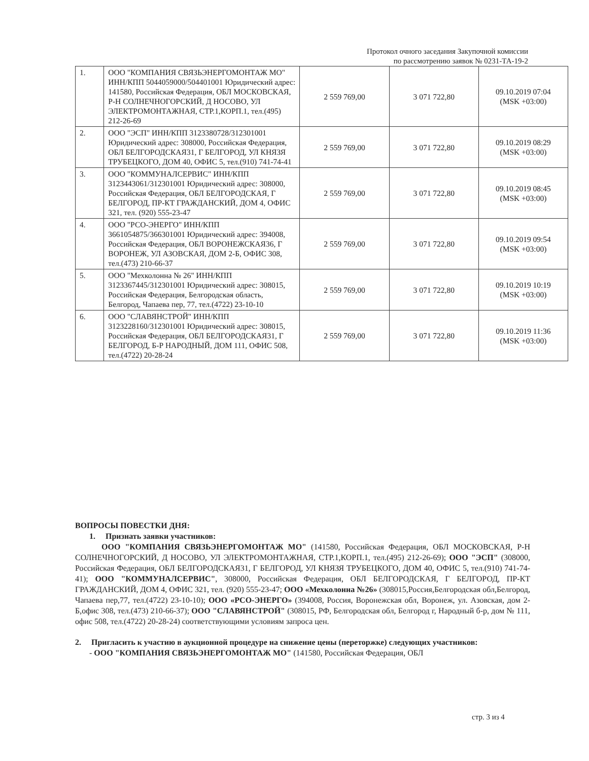Протокол очного заседания Закупочной комиссии
по рассмотрению заявок № 0231-ТА-19-2
| 1. | ООО "КОМПАНИЯ СВЯЗЬЭНЕРГОМОНТАЖ МО" ИНН/КПП 5044059000/504401001 Юридический адрес: 141580, Российская Федерация, ОБЛ МОСКОВСКАЯ, Р-Н СОЛНЕЧНОГОРСКИЙ, Д НОСОВО, УЛ ЭЛЕКТРОМОНТАЖНАЯ, СТР.1,КОРП.1, тел.(495) 212-26-69 | 2 559 769,00 | 3 071 722,80 | 09.10.2019 07:04 (MSK +03:00) |
| 2. | ООО "ЭСП" ИНН/КПП 3123380728/312301001 Юридический адрес: 308000, Российская Федерация, ОБЛ БЕЛГОРОДСКАЯ31, Г БЕЛГОРОД, УЛ КНЯЗЯ ТРУБЕЦКОГО, ДОМ 40, ОФИС 5, тел.(910) 741-74-41 | 2 559 769,00 | 3 071 722,80 | 09.10.2019 08:29 (MSK +03:00) |
| 3. | ООО "КОММУНАЛСЕРВИС" ИНН/КПП 3123443061/312301001 Юридический адрес: 308000, Российская Федерация, ОБЛ БЕЛГОРОДСКАЯ, Г БЕЛГОРОД, ПР-КТ ГРАЖДАНСКИЙ, ДОМ 4, ОФИС 321, тел. (920) 555-23-47 | 2 559 769,00 | 3 071 722,80 | 09.10.2019 08:45 (MSK +03:00) |
| 4. | ООО "РСО-ЭНЕРГО" ИНН/КПП 3661054875/366301001 Юридический адрес: 394008, Российская Федерация, ОБЛ ВОРОНЕЖСКАЯ36, Г ВОРОНЕЖ, УЛ АЗОВСКАЯ, ДОМ 2-Б, ОФИС 308, тел.(473) 210-66-37 | 2 559 769,00 | 3 071 722,80 | 09.10.2019 09:54 (MSK +03:00) |
| 5. | ООО "Мехколонна № 26" ИНН/КПП 3123367445/312301001 Юридический адрес: 308015, Российская Федерация, Белгородская область, Белгород, Чапаева пер, 77, тел.(4722) 23-10-10 | 2 559 769,00 | 3 071 722,80 | 09.10.2019 10:19 (MSK +03:00) |
| 6. | ООО "СЛАВЯНСТРОЙ" ИНН/КПП 3123228160/312301001 Юридический адрес: 308015, Российская Федерация, ОБЛ БЕЛГОРОДСКАЯ31, Г БЕЛГОРОД, Б-Р НАРОДНЫЙ, ДОМ 111, ОФИС 508, тел.(4722) 20-28-24 | 2 559 769,00 | 3 071 722,80 | 09.10.2019 11:36 (MSK +03:00) |
ВОПРОСЫ ПОВЕСТКИ ДНЯ:
1. Признать заявки участников:
ООО "КОМПАНИЯ СВЯЗЬЭНЕРГОМОНТАЖ МО" (141580, Российская Федерация, ОБЛ МОСКОВСКАЯ, Р-Н СОЛНЕЧНОГОРСКИЙ, Д НОСОВО, УЛ ЭЛЕКТРОМОНТАЖНАЯ, СТР.1,КОРП.1, тел.(495) 212-26-69); ООО "ЭСП" (308000, Российская Федерация, ОБЛ БЕЛГОРОДСКАЯ31, Г БЕЛГОРОД, УЛ КНЯЗЯ ТРУБЕЦКОГО, ДОМ 40, ОФИС 5, тел.(910) 741-74-41); ООО "КОММУНАЛСЕРВИС", 308000, Российская Федерация, ОБЛ БЕЛГОРОДСКАЯ, Г БЕЛГОРОД, ПР-КТ ГРАЖДАНСКИЙ, ДОМ 4, ОФИС 321, тел. (920) 555-23-47; ООО «Мехколонна №26» (308015,Россия,Белгородская обл,Белгород, Чапаева пер,77, тел.(4722) 23-10-10); ООО «РСО-ЭНЕРГО» (394008, Россия, Воронежская обл, Воронеж, ул. Азовская, дом 2-Б,офис 308, тел.(473) 210-66-37); ООО "СЛАВЯНСТРОЙ" (308015, РФ, Белгородская обл, Белгород г, Народный б-р, дом № 111, офис 508, тел.(4722) 20-28-24) соответствующими условиям запроса цен.
2. Пригласить к участию в аукционной процедуре на снижение цены (переторжке) следующих участников:
- ООО "КОМПАНИЯ СВЯЗЬЭНЕРГОМОНТАЖ МО" (141580, Российская Федерация, ОБЛ
стр. 3 из 4